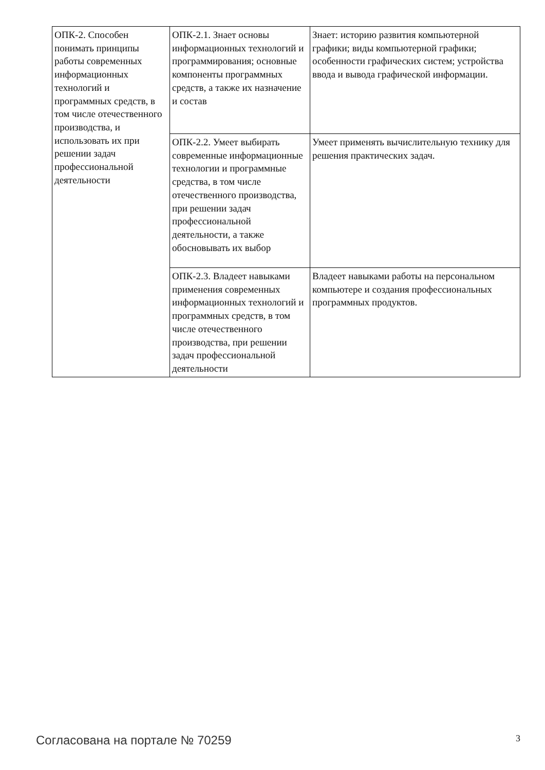| ОПК-2. Способен понимать принципы работы современных информационных технологий и программных средств, в том числе отечественного производства, и использовать их при решении задач профессиональной деятельности | ОПК-2.1. Знает основы информационных технологий и программирования; основные компоненты программных средств, а также их назначение и состав | Знает: историю развития компьютерной графики; виды компьютерной графики; особенности графических систем; устройства ввода и вывода графической информации. |
| | ОПК-2.2. Умеет выбирать современные информационные технологии и программные средства, в том числе отечественного производства, при решении задач профессиональной деятельности, а также обосновывать их выбор | Умеет применять вычислительную технику для решения практических задач. |
| | ОПК-2.3. Владеет навыками применения современных информационных технологий и программных средств, в том числе отечественного производства, при решении задач профессиональной деятельности | Владеет навыками работы на персональном компьютере и создания профессиональных программных продуктов. |
Согласована на портале № 70259 3